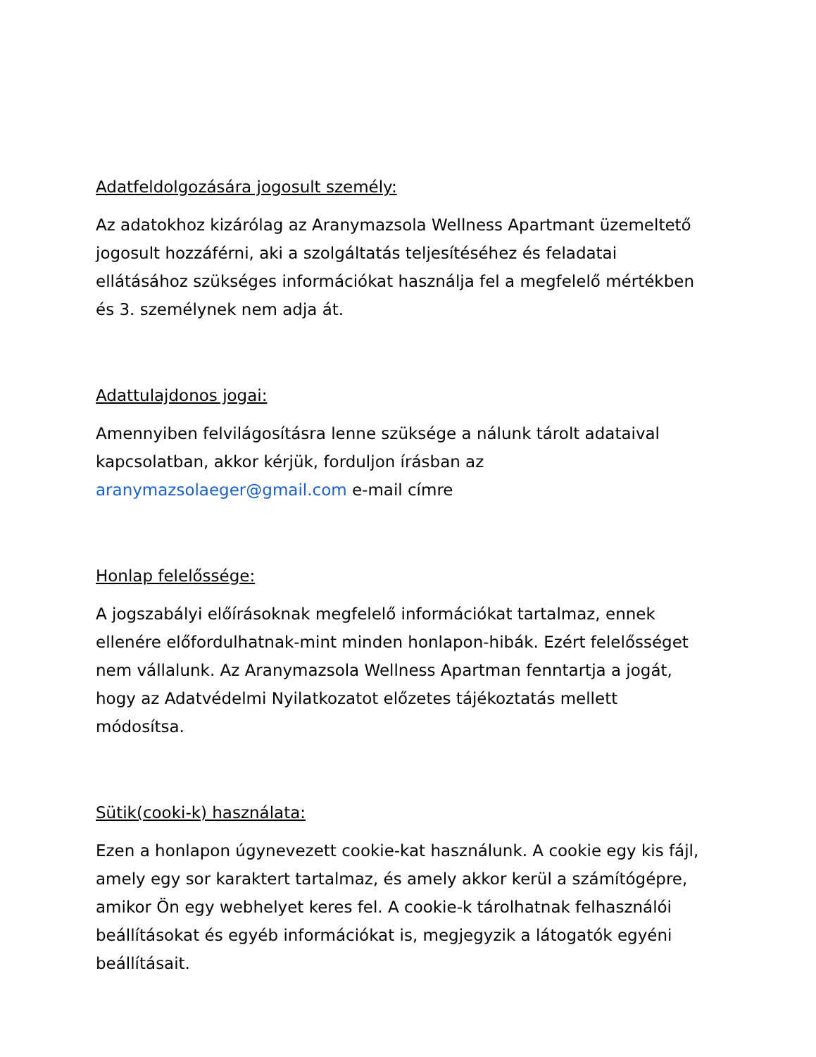Adatfeldolgozására jogosult személy:
Az adatokhoz kizárólag az Aranymazsola Wellness Apartmant üzemeltető jogosult hozzáférni, aki a szolgáltatás teljesítéséhez és feladatai ellátásához szükséges információkat használja fel a megfelelő mértékben és 3. személynek nem adja át.
Adattulajdonos jogai:
Amennyiben felvilágosításra lenne szüksége a nálunk tárolt adataival kapcsolatban, akkor kérjük, forduljon írásban az aranymazsolaeger@gmail.com e-mail címre
Honlap felelőssége:
A jogszabályi előírásoknak megfelelő információkat tartalmaz, ennek ellenére előfordulhatnak-mint minden honlapon-hibák. Ezért felelősséget nem vállalunk. Az Aranymazsola Wellness Apartman fenntartja a jogát, hogy az Adatvédelmi Nyilatkozatot előzetes tájékoztatás mellett módosítsa.
Sütik(cooki-k) használata:
Ezen a honlapon úgynevezett cookie-kat használunk. A cookie egy kis fájl, amely egy sor karaktert tartalmaz, és amely akkor kerül a számítógépre, amikor Ön egy webhelyet keres fel. A cookie-k tárolhatnak felhasználói beállításokat és egyéb információkat is, megjegyzik a látogatók egyéni beállításait.